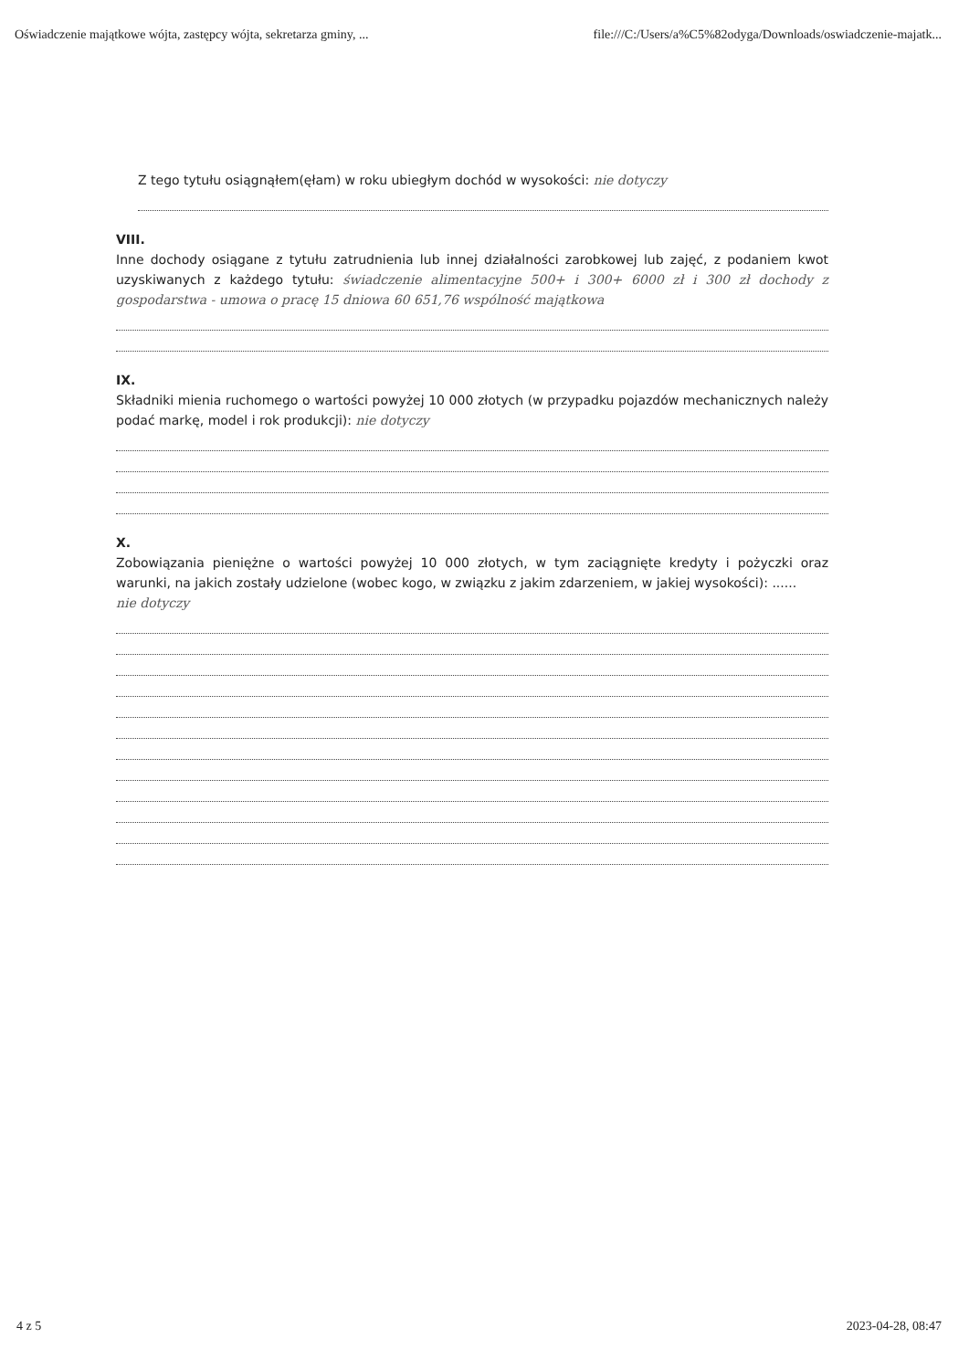Oświadczenie majątkowe wójta, zastępcy wójta, sekretarza gminy, ... file:///C:/Users/a%C5%82odyga/Downloads/oswiadczenie-majatk...
Z tego tytułu osiągnąłem(ęłam) w roku ubiegłym dochód w wysokości: nie dotyczy
VIII.
Inne dochody osiągane z tytułu zatrudnienia lub innej działalności zarobkowej lub zajęć, z podaniem kwot uzyskiwanych z każdego tytułu: świadczenie alimentacyjne 500+ i 300+ 6000 zł i 300 zł dochody z gospodarstwa - umowa o pracę 15 dniowa 60 651,76 wspólność majątkowa
IX.
Składniki mienia ruchomego o wartości powyżej 10 000 złotych (w przypadku pojazdów mechanicznych należy podać markę, model i rok produkcji): nie dotyczy
X.
Zobowiązania pieniężne o wartości powyżej 10 000 złotych, w tym zaciągnięte kredyty i pożyczki oraz warunki, na jakich zostały udzielone (wobec kogo, w związku z jakim zdarzeniem, w jakiej wysokości): ......
nie dotyczy
4 z 5 2023-04-28, 08:47